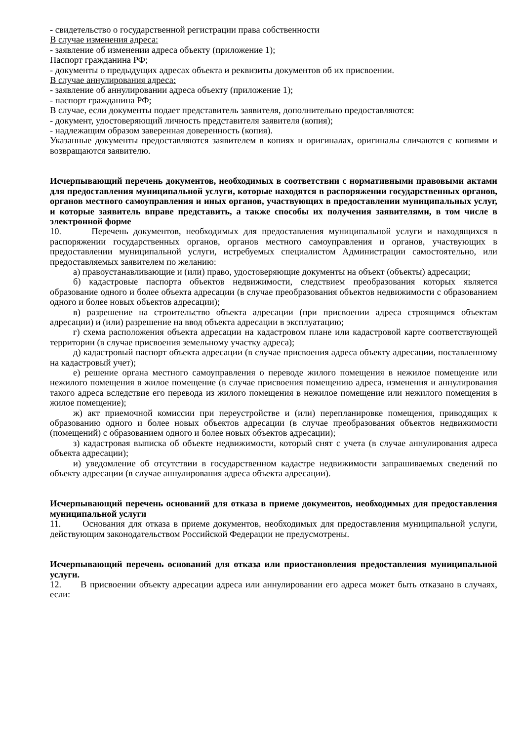- свидетельство о государственной регистрации права собственности
В случае изменения адреса:
- заявление об изменении адреса объекту (приложение 1);
Паспорт гражданина РФ;
- документы о предыдущих адресах объекта и реквизиты документов об их присвоении.
В случае аннулирования адреса:
- заявление об аннулировании адреса объекту (приложение 1);
- паспорт гражданина РФ;
В случае, если документы подает представитель заявителя, дополнительно предоставляются:
- документ, удостоверяющий личность представителя заявителя (копия);
- надлежащим образом заверенная доверенность (копия).
Указанные документы предоставляются заявителем в копиях и оригиналах, оригиналы сличаются с копиями и возвращаются заявителю.
Исчерпывающий перечень документов, необходимых в соответствии с нормативными правовыми актами для предоставления муниципальной услуги, которые находятся в распоряжении государственных органов, органов местного самоуправления и иных органов, участвующих в предоставлении муниципальных услуг, и которые заявитель вправе представить, а также способы их получения заявителями, в том числе в электронной форме
10. Перечень документов, необходимых для предоставления муниципальной услуги и находящихся в распоряжении государственных органов, органов местного самоуправления и органов, участвующих в предоставлении муниципальной услуги, истребуемых специалистом Администрации самостоятельно, или предоставляемых заявителем по желанию:
а) правоустанавливающие и (или) право, удостоверяющие документы на объект (объекты) адресации;
б) кадастровые паспорта объектов недвижимости, следствием преобразования которых является образование одного и более объекта адресации (в случае преобразования объектов недвижимости с образованием одного и более новых объектов адресации);
в) разрешение на строительство объекта адресации (при присвоении адреса строящимся объектам адресации) и (или) разрешение на ввод объекта адресации в эксплуатацию;
г) схема расположения объекта адресации на кадастровом плане или кадастровой карте соответствующей территории (в случае присвоения земельному участку адреса);
д) кадастровый паспорт объекта адресации (в случае присвоения адреса объекту адресации, поставленному на кадастровый учет);
е) решение органа местного самоуправления о переводе жилого помещения в нежилое помещение или нежилого помещения в жилое помещение (в случае присвоения помещению адреса, изменения и аннулирования такого адреса вследствие его перевода из жилого помещения в нежилое помещение или нежилого помещения в жилое помещение);
ж) акт приемочной комиссии при переустройстве и (или) перепланировке помещения, приводящих к образованию одного и более новых объектов адресации (в случае преобразования объектов недвижимости (помещений) с образованием одного и более новых объектов адресации);
з) кадастровая выписка об объекте недвижимости, который снят с учета (в случае аннулирования адреса объекта адресации);
и) уведомление об отсутствии в государственном кадастре недвижимости запрашиваемых сведений по объекту адресации (в случае аннулирования адреса объекта адресации).
Исчерпывающий перечень оснований для отказа в приеме документов, необходимых для предоставления муниципальной услуги
11. Основания для отказа в приеме документов, необходимых для предоставления муниципальной услуги, действующим законодательством Российской Федерации не предусмотрены.
Исчерпывающий перечень оснований для отказа или приостановления предоставления муниципальной услуги.
12. В присвоении объекту адресации адреса или аннулировании его адреса может быть отказано в случаях, если: